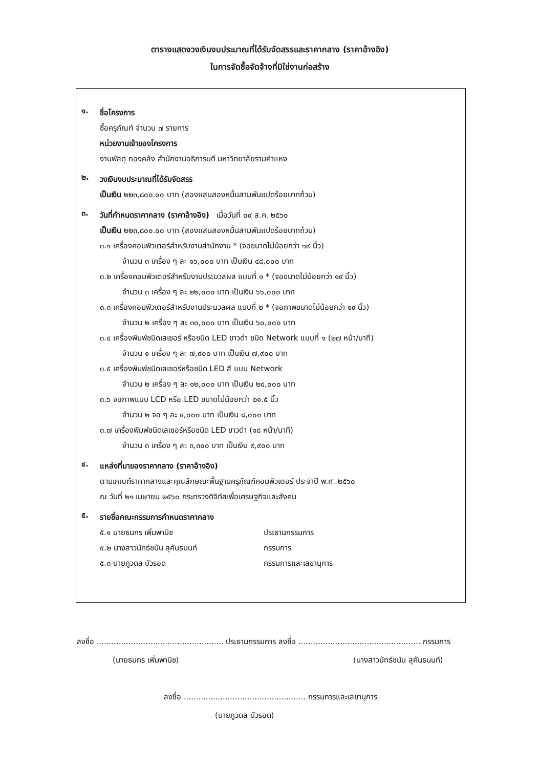ตารางแสดงวงเงินงบประมาณที่ได้รับจัดสรรและราคากลาง (ราคาอ้างอิง)
ในการจัดซื้อจัดจ้างที่มิใช่งานก่อสร้าง
๑.
ชื่อโครงการ
ซื้อครุภัณฑ์ จำนวน ๗ รายการ
หน่วยงานเจ้าของโครงการ
งานพัสดุ กองคลัง สำนักงานอธิการบดี มหาวิทยาลัยรามคำแหง
๒.
วงเงินงบประมาณที่ได้รับจัดสรร
เป็นเงิน ๒๒๓,๘๐๐.๐๐ บาท (สองแสนสองหมื่นสามพันแปดร้อยบาทถ้วน)
๓.
วันที่กำหนดราคากลาง (ราคาอ้างอิง) เมื่อวันที่ ๐๙ ส.ค. ๒๕๖๐
เป็นเงิน ๒๒๓,๘๐๐.๐๐ บาท (สองแสนสองหมื่นสามพันแปดร้อยบาทถ้วน)
๓.๑ เครื่องคอมพิวเตอร์สำหรับงานสำนักงาน * (จอขนาดไม่น้อยกว่า ๑๙ นิ้ว)
จำนวน ๓ เครื่อง ๆ ละ ๑๖,๐๐๐ บาท เป็นเงิน ๔๘,๐๐๐ บาท
๓.๒ เครื่องคอมพิวเตอร์สำหรับงานประมวลผล แบบที่ ๑ * (จอขนาดไม่น้อยกว่า ๑๙ นิ้ว)
จำนวน ๓ เครื่อง ๆ ละ ๒๒,๐๐๐ บาท เป็นเงิน ๖๖,๐๐๐ บาท
๓.๓ เครื่องคอมพิวเตอร์สำหรับงานประมวลผล แบบที่ ๒ * (จอภาพขนาดไม่น้อยกว่า ๑๙ นิ้ว)
จำนวน ๒ เครื่อง ๆ ละ ๓๐,๐๐๐ บาท เป็นเงิน ๖๐,๐๐๐ บาท
๓.๔ เครื่องพิมพ์ชนิดเลเซอร์ หรือชนิด LED ขาวดำ ชนิด Network แบบที่ ๑ (๒๗ หน้า/นาที)
จำนวน ๑ เครื่อง ๆ ละ ๗,๙๐๐ บาท เป็นเงิน ๗,๙๐๐ บาท
๓.๕ เครื่องพิมพ์ชนิดเลเซอร์หรือชนิด LED สี แบบ Network
จำนวน ๒ เครื่อง ๆ ละ ๑๒,๐๐๐ บาท เป็นเงิน ๒๔,๐๐๐ บาท
๓.๖ จอภาพแบบ LCD หรือ LED ขนาดไม่น้อยกว่า ๒๑.๕ นิ้ว
จำนวน ๒ จอ ๆ ละ ๔,๐๐๐ บาท เป็นเงิน ๘,๐๐๐ บาท
๓.๗ เครื่องพิมพ์ชนิดเลเซอร์หรือชนิด LED ขาวดำ (๑๘ หน้า/นาที)
จำนวน ๓ เครื่อง ๆ ละ ๓,๓๐๐ บาท เป็นเงิน ๙,๙๐๐ บาท
๔.
แหล่งที่มาของราคากลาง (ราคาอ้างอิง)
ตามเกณฑ์ราคากลางและคุณลักษณะพื้นฐานครุภัณฑ์คอมพิวเตอร์ ประจำปี พ.ศ. ๒๕๖๐
ณ วันที่ ๒๑ เมษายน ๒๕๖๐ กระทรวงดิจิทัลเพื่อเศรษฐกิจและสังคม
๕.
รายชื่อคณะกรรมการกำหนดราคากลาง
๕.๑ นายธนกร เพิ่มพานิช ประธานกรรมการ
๕.๒ นางสาวนัทธ์ชนัน สุคันธนนท์ กรรมการ
๕.๓ นายภูวดล บัวรอด กรรมการและเลขานุการ
ลงชื่อ .................................................... ประธานกรรมการ ลงชื่อ .................................................. กรรมการ
(นายธนกร เพิ่มพานิช) (นางสาวนัทธ์ชนัน สุคันธนนท์)
ลงชื่อ .................................................. กรรมการและเลขานุการ
(นายภูวดล บัวรอด)